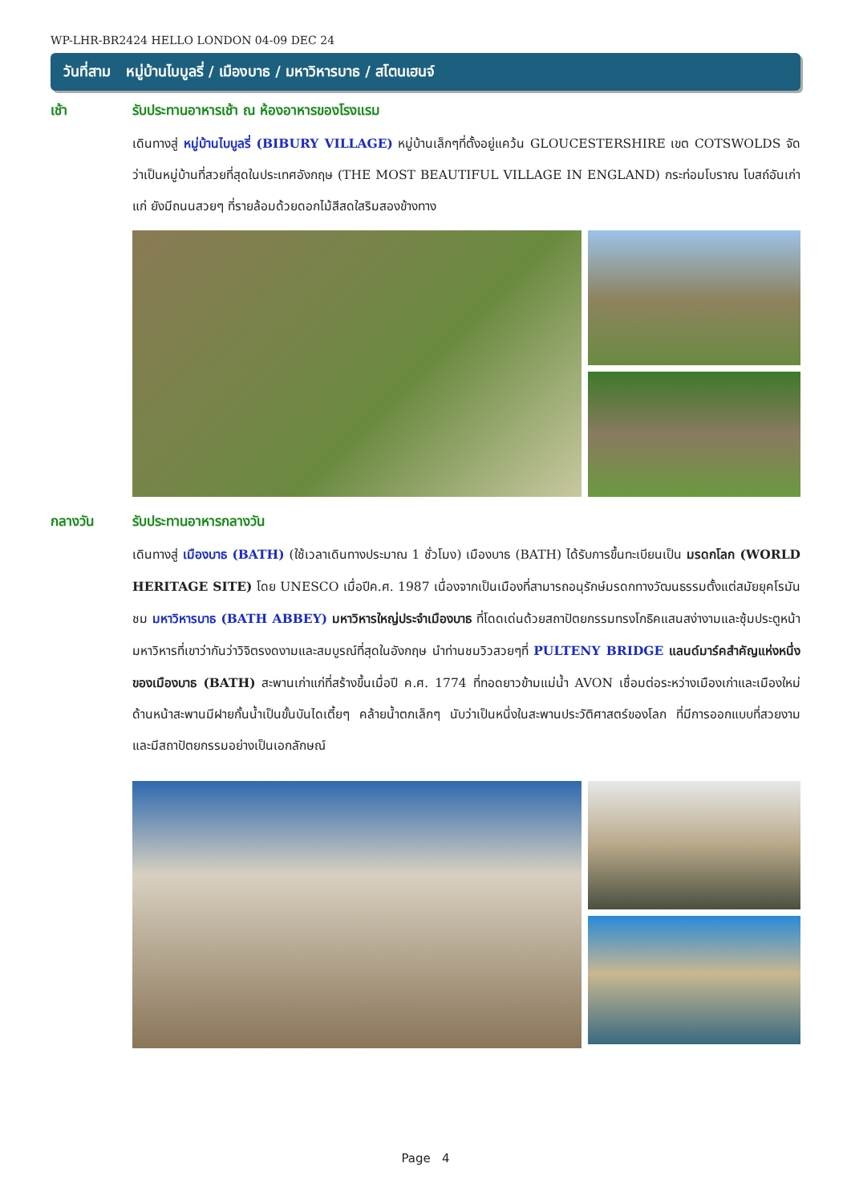WP-LHR-BR2424 HELLO LONDON 04-09 DEC 24
วันที่สาม หมู่บ้านไบบูลรี่ / เมืองบาธ / มหาวิหารบาธ / สโตนเฮนจ์
เช้า รับประทานอาหารเช้า ณ ห้องอาหารของโรงแรม
เดินทางสู่ หมู่บ้านไบบูลรี่ (BIBURY VILLAGE) หมู่บ้านเล็กๆที่ตั้งอยู่แคว้น GLOUCESTERSHIRE เขต COTSWOLDS จัดว่าเป็นหมู่บ้านที่สวยที่สุดในประเทศอังกฤษ (THE MOST BEAUTIFUL VILLAGE IN ENGLAND) กระท่อมโบราณ โบสถ์อันเก่าแก่ ยังมีถนนสวยๆ ที่รายล้อมด้วยดอกไม้สีสดใสริมสองข้างทาง
กลางวัน รับประทานอาหารกลางวัน
เดินทางสู่ เมืองบาธ (BATH) (ใช้เวลาเดินทางประมาณ 1 ชั่วโมง) เมืองบาธ (BATH) ได้รับการขึ้นทะเบียนเป็น มรดกโลก (WORLD HERITAGE SITE) โดย UNESCO เมื่อปีค.ศ. 1987 เนื่องจากเป็นเมืองที่สามารถอนุรักษ์มรดกทางวัฒนธรรมตั้งแต่สมัยยุคโรมัน ชม มหาวิหารบาธ (BATH ABBEY) มหาวิหารใหญ่ประจำเมืองบาธ ที่โดดเด่นด้วยสถาปัตยกรรมทรงโกธิคแสนสง่างามและซุ้มประตูหน้ามหาวิหารที่เขาว่ากันว่าวิจิตรงดงามและสมบูรณ์ที่สุดในอังกฤษ นำท่านชมวิวสวยๆที่ PULTENY BRIDGE แลนด์มาร์คสำคัญแห่งหนึ่งของเมืองบาธ (BATH) สะพานเก่าแก่ที่สร้างขึ้นเมื่อปี ค.ศ. 1774 ที่ทอดยาวข้ามแม่น้ำ AVON เชื่อมต่อระหว่างเมืองเก่าและเมืองใหม่ ด้านหน้าสะพานมีฝายกั้นน้ำเป็นขั้นบันไดเตี้ยๆ คล้ายน้ำตกเล็กๆ นับว่าเป็นหนึ่งในสะพานประวัติศาสตร์ของโลก ที่มีการออกแบบที่สวยงามและมีสถาปัตยกรรมอย่างเป็นเอกลักษณ์
Page 4